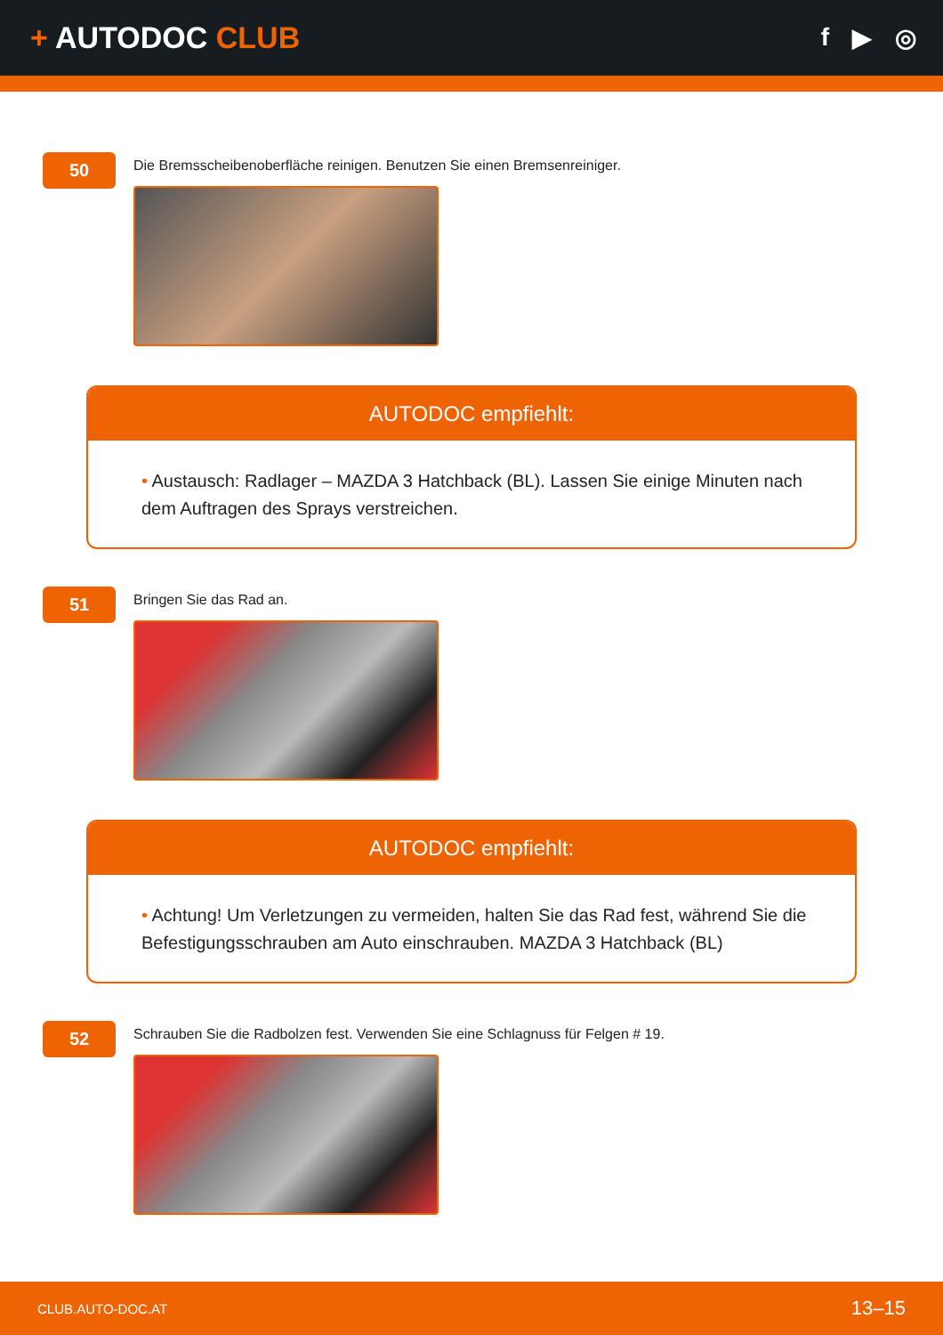+ AUTODOC CLUB
f ▶ ◎
50
Die Bremsscheibenoberfläche reinigen. Benutzen Sie einen Bremsenreiniger.
AUTODOC empfiehlt:
• Austausch: Radlager – MAZDA 3 Hatchback (BL). Lassen Sie einige Minuten nach dem Auftragen des Sprays verstreichen.
51
Bringen Sie das Rad an.
AUTODOC empfiehlt:
• Achtung! Um Verletzungen zu vermeiden, halten Sie das Rad fest, während Sie die Befestigungsschrauben am Auto einschrauben. MAZDA 3 Hatchback (BL)
52
Schrauben Sie die Radbolzen fest. Verwenden Sie eine Schlagnuss für Felgen # 19.
CLUB.AUTO-DOC.AT 13–15